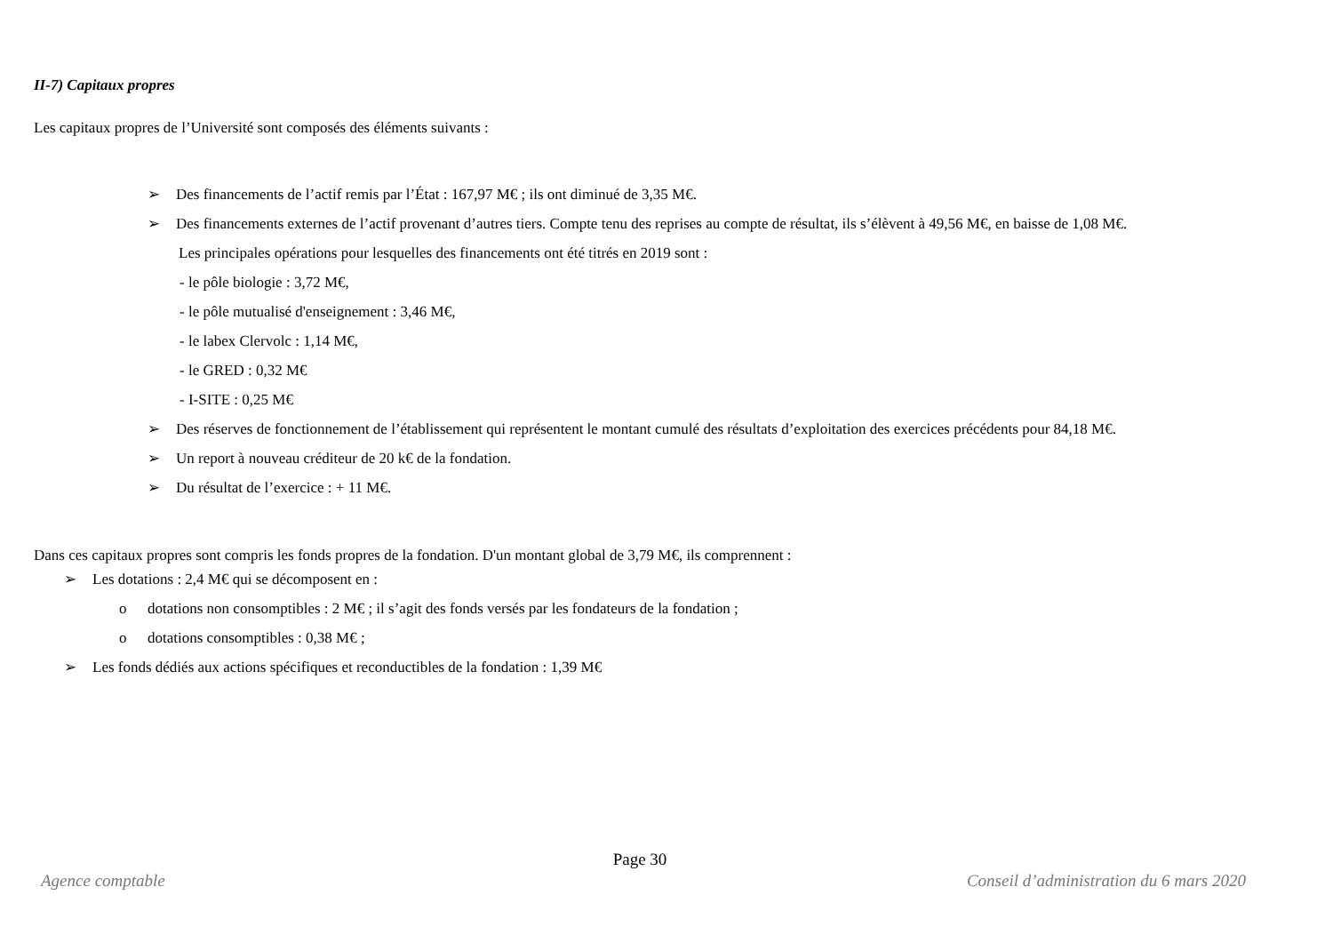II-7) Capitaux propres
Les capitaux propres de l’Université sont composés des éléments suivants :
➢ Des financements de l’actif remis par l’État : 167,97 M€ ; ils ont diminué de 3,35 M€.
➢ Des financements externes de l’actif provenant d’autres tiers. Compte tenu des reprises au compte de résultat, ils s’élèvent à 49,56 M€, en baisse de 1,08 M€.
Les principales opérations pour lesquelles des financements ont été titrés en 2019 sont :
- le pôle biologie : 3,72 M€,
- le pôle mutualisé d'enseignement : 3,46 M€,
- le labex Clervolc : 1,14 M€,
- le GRED : 0,32 M€
- I-SITE : 0,25 M€
➢ Des réserves de fonctionnement de l’établissement qui représentent le montant cumulé des résultats d’exploitation des exercices précédents pour 84,18 M€.
➢ Un report à nouveau créditeur de 20 k€ de la fondation.
➢ Du résultat de l’exercice : + 11 M€.
Dans ces capitaux propres sont compris les fonds propres de la fondation. D'un montant global de 3,79 M€, ils comprennent :
➢ Les dotations : 2,4 M€ qui se décomposent en :
o dotations non consomptibles : 2 M€ ; il s’agit des fonds versés par les fondateurs de la fondation ;
o dotations consomptibles : 0,38 M€ ;
➢ Les fonds dédiés aux actions spécifiques et reconductibles de la fondation : 1,39 M€
Page 30
Agence comptable Conseil d’administration du 6 mars 2020